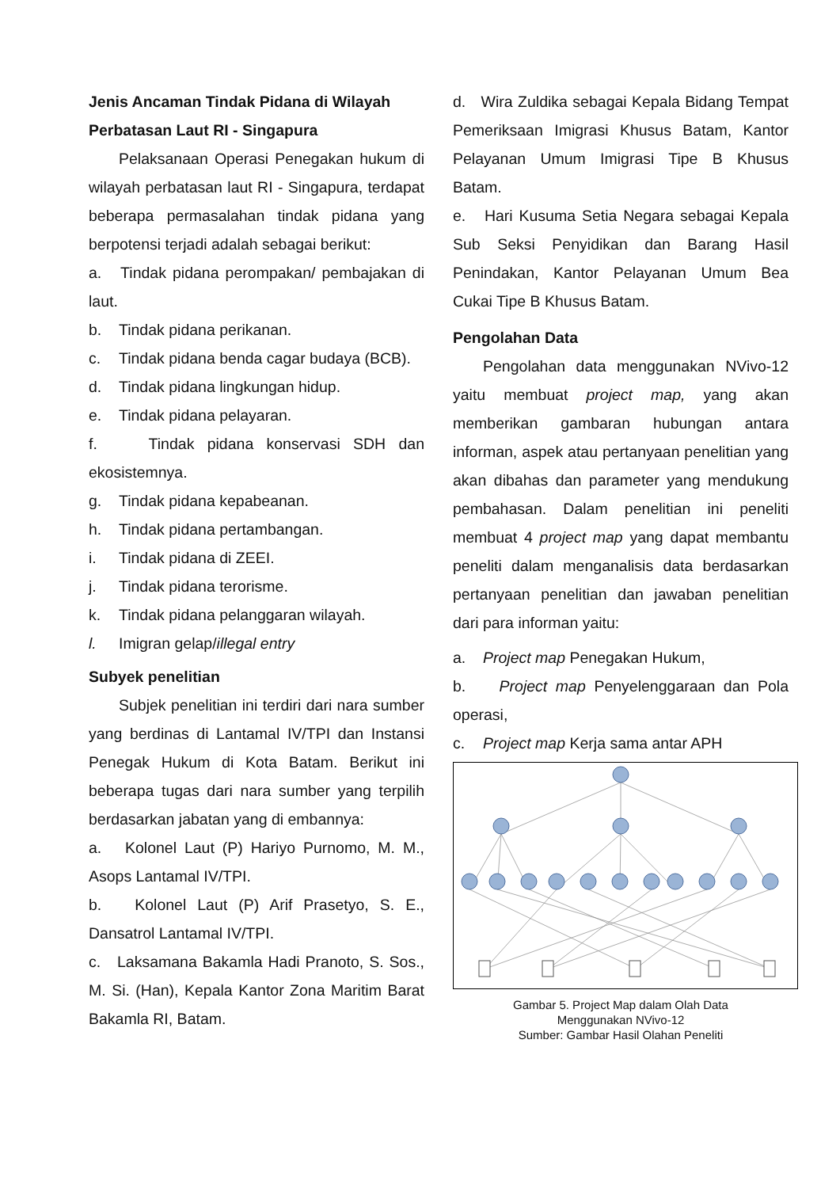Jenis Ancaman Tindak Pidana di Wilayah Perbatasan Laut RI - Singapura
Pelaksanaan Operasi Penegakan hukum di wilayah perbatasan laut RI - Singapura, terdapat beberapa permasalahan tindak pidana yang berpotensi terjadi adalah sebagai berikut:
a. Tindak pidana perompakan/ pembajakan di laut.
b. Tindak pidana perikanan.
c. Tindak pidana benda cagar budaya (BCB).
d. Tindak pidana lingkungan hidup.
e. Tindak pidana pelayaran.
f. Tindak pidana konservasi SDH dan ekosistemnya.
g. Tindak pidana kepabeanan.
h. Tindak pidana pertambangan.
i. Tindak pidana di ZEEI.
j. Tindak pidana terorisme.
k. Tindak pidana pelanggaran wilayah.
l. Imigran gelap/illegal entry
Subyek penelitian
Subjek penelitian ini terdiri dari nara sumber yang berdinas di Lantamal IV/TPI dan Instansi Penegak Hukum di Kota Batam. Berikut ini beberapa tugas dari nara sumber yang terpilih berdasarkan jabatan yang di embannya:
a. Kolonel Laut (P) Hariyo Purnomo, M. M., Asops Lantamal IV/TPI.
b. Kolonel Laut (P) Arif Prasetyo, S. E., Dansatrol Lantamal IV/TPI.
c. Laksamana Bakamla Hadi Pranoto, S. Sos., M. Si. (Han), Kepala Kantor Zona Maritim Barat Bakamla RI, Batam.
d. Wira Zuldika sebagai Kepala Bidang Tempat Pemeriksaan Imigrasi Khusus Batam, Kantor Pelayanan Umum Imigrasi Tipe B Khusus Batam.
e. Hari Kusuma Setia Negara sebagai Kepala Sub Seksi Penyidikan dan Barang Hasil Penindakan, Kantor Pelayanan Umum Bea Cukai Tipe B Khusus Batam.
Pengolahan Data
Pengolahan data menggunakan NVivo-12 yaitu membuat project map, yang akan memberikan gambaran hubungan antara informan, aspek atau pertanyaan penelitian yang akan dibahas dan parameter yang mendukung pembahasan. Dalam penelitian ini peneliti membuat 4 project map yang dapat membantu peneliti dalam menganalisis data berdasarkan pertanyaan penelitian dan jawaban penelitian dari para informan yaitu:
a. Project map Penegakan Hukum,
b. Project map Penyelenggaraan dan Pola operasi,
c. Project map Kerja sama antar APH
Gambar 5. Project Map dalam Olah Data
Menggunakan NVivo-12
Sumber: Gambar Hasil Olahan Peneliti